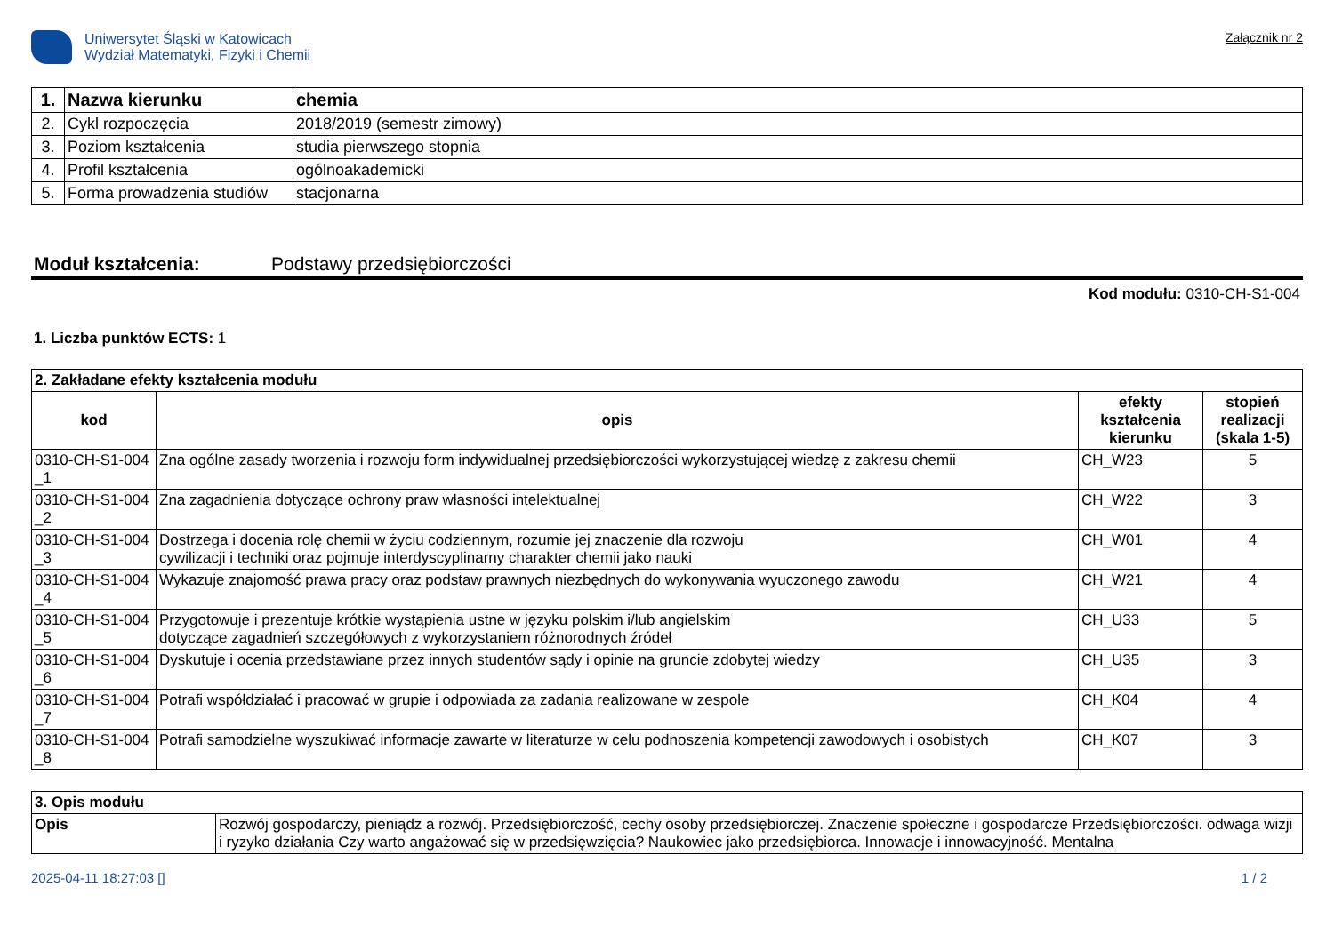Uniwersytet Śląski w Katowicach
Wydział Matematyki, Fizyki i Chemii
Załącznik nr 2
| 1. | Nazwa kierunku | chemia |
| --- | --- | --- |
| 2. | Cykl rozpoczęcia | 2018/2019 (semestr zimowy) |
| 3. | Poziom kształcenia | studia pierwszego stopnia |
| 4. | Profil kształcenia | ogólnoakademicki |
| 5. | Forma prowadzenia studiów | stacjonarna |
Moduł kształcenia: Podstawy przedsiębiorczości
Kod modułu: 0310-CH-S1-004
1. Liczba punktów ECTS: 1
| 2. Zakładane efekty kształcenia modułu | | | |
| --- | --- | --- | --- |
| kod | opis | efekty kształcenia kierunku | stopień realizacji (skala 1-5) |
| 0310-CH-S1-004 _1 | Zna ogólne zasady tworzenia i rozwoju form indywidualnej przedsiębiorczości wykorzystującej wiedzę z zakresu chemii | CH_W23 | 5 |
| 0310-CH-S1-004 _2 | Zna zagadnienia dotyczące ochrony praw własności intelektualnej | CH_W22 | 3 |
| 0310-CH-S1-004 _3 | Dostrzega i docenia rolę chemii w życiu codziennym, rozumie jej znaczenie dla rozwoju cywilizacji i techniki oraz pojmuje interdyscyplinarny charakter chemii jako nauki | CH_W01 | 4 |
| 0310-CH-S1-004 _4 | Wykazuje znajomość prawa pracy oraz podstaw prawnych niezbędnych do wykonywania wyuczonego zawodu | CH_W21 | 4 |
| 0310-CH-S1-004 _5 | Przygotowuje i prezentuje krótkie wystąpienia ustne w języku polskim i/lub angielskim dotyczące zagadnień szczegółowych z wykorzystaniem różnorodnych źródeł | CH_U33 | 5 |
| 0310-CH-S1-004 _6 | Dyskutuje i ocenia przedstawiane przez innych studentów sądy i opinie na gruncie zdobytej wiedzy | CH_U35 | 3 |
| 0310-CH-S1-004 _7 | Potrafi współdziałać i pracować w grupie i odpowiada za zadania realizowane w zespole | CH_K04 | 4 |
| 0310-CH-S1-004 _8 | Potrafi samodzielne wyszukiwać informacje zawarte w literaturze w celu podnoszenia kompetencji zawodowych i osobistych | CH_K07 | 3 |
| 3. Opis modułu | |
| --- | --- |
| Opis | Rozwój gospodarczy, pieniądz a rozwój. Przedsiębiorczość, cechy osoby przedsiębiorczej. Znaczenie społeczne i gospodarcze Przedsiębiorczości. odwaga wizji i ryzyko działania Czy warto angażować się w przedsięwzięcia? Naukowiec jako przedsiębiorca. Innowacje i innowacyjność. Mentalna |
2025-04-11 18:27:03 [] 1 / 2